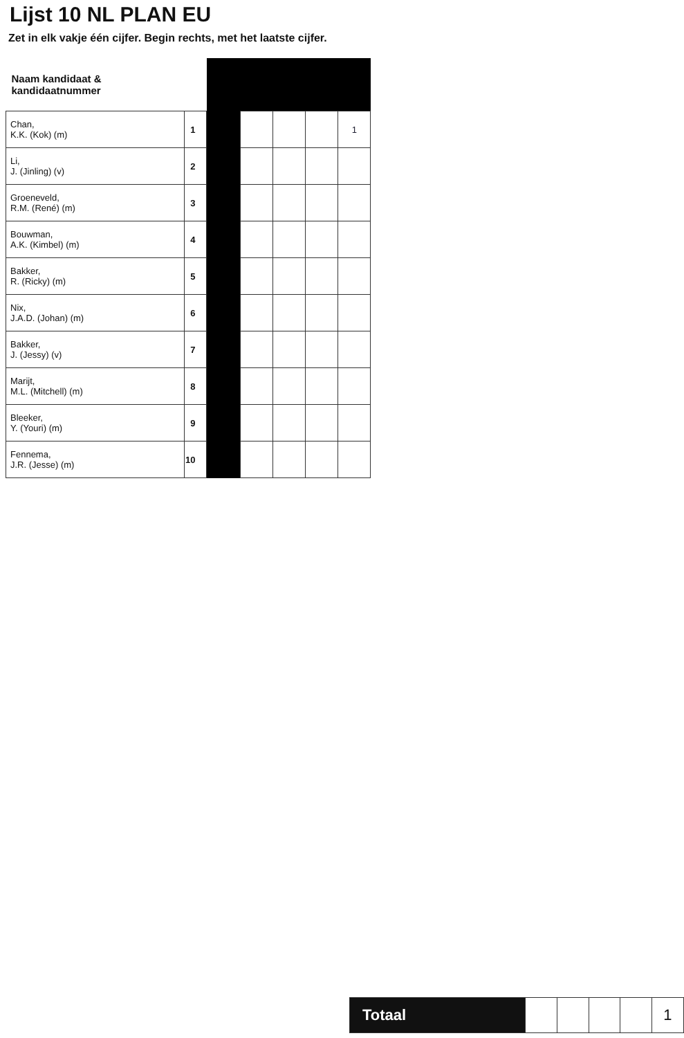Lijst 10 NL PLAN EU
Zet in elk vakje één cijfer. Begin rechts, met het laatste cijfer.
| Naam kandidaat & kandidaatnummer | | | | | | |
| Chan, K.K. (Kok) (m) | 1 | | | | | 1 |
| Li, J. (Jinling) (v) | 2 | | | | | |
| Groeneveld, R.M. (René) (m) | 3 | | | | | |
| Bouwman, A.K. (Kimbel) (m) | 4 | | | | | |
| Bakker, R. (Ricky) (m) | 5 | | | | | |
| Nix, J.A.D. (Johan) (m) | 6 | | | | | |
| Bakker, J. (Jessy) (v) | 7 | | | | | |
| Marijt, M.L. (Mitchell) (m) | 8 | | | | | |
| Bleeker, Y. (Youri) (m) | 9 | | | | | |
| Fennema, J.R. (Jesse) (m) | 10 | | | | | |
| Totaal | | | | | 1 |